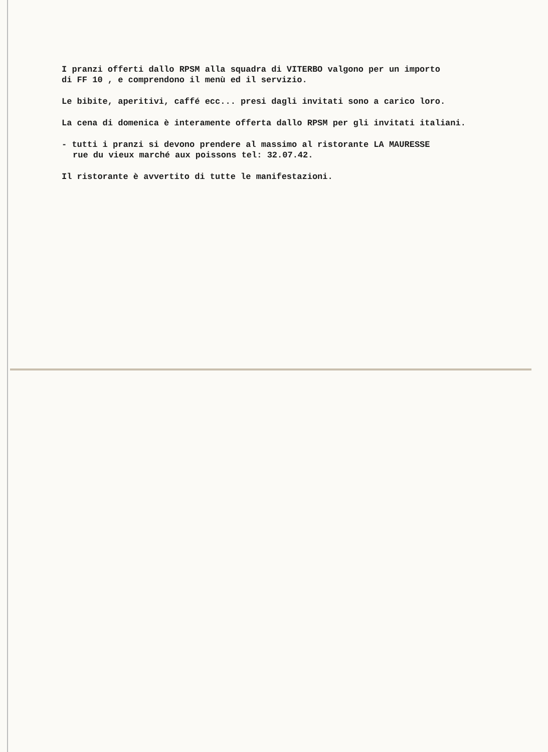I pranzi offerti dallo RPSM alla squadra di VITERBO valgono per un importo
di FF 10 , e comprendono il menù ed il servizio.
Le bibite, aperitivi, caffé ecc... presi dagli invitati sono a carico loro.
La cena di domenica è interamente offerta dallo RPSM per gli invitati italiani.
- tutti i pranzi si devono prendere al massimo al ristorante LA MAURESSE
rue du vieux marché aux poissons tel: 32.07.42.
Il ristorante è avvertito di tutte le manifestazioni.